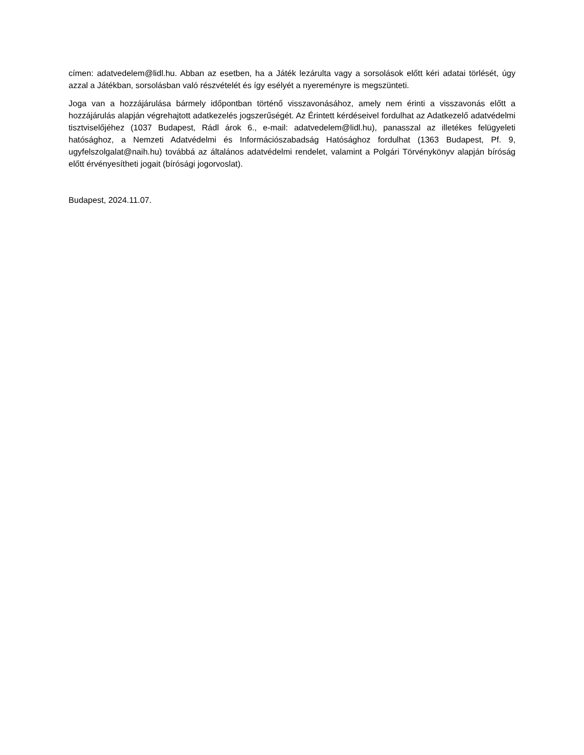címen: adatvedelem@lidl.hu. Abban az esetben, ha a Játék lezárulta vagy a sorsolások előtt kéri adatai törlését, úgy azzal a Játékban, sorsolásban való részvételét és így esélyét a nyereményre is megszünteti.
Joga van a hozzájárulása bármely időpontban történő visszavonásához, amely nem érinti a visszavonás előtt a hozzájárulás alapján végrehajtott adatkezelés jogszerűségét. Az Érintett kérdéseivel fordulhat az Adatkezelő adatvédelmi tisztviselőjéhez (1037 Budapest, Rádl árok 6., e-mail: adatvedelem@lidl.hu), panasszal az illetékes felügyeleti hatósághoz, a Nemzeti Adatvédelmi és Információszabadság Hatósághoz fordulhat (1363 Budapest, Pf. 9, ugyfelszolgalat@naih.hu) továbbá az általános adatvédelmi rendelet, valamint a Polgári Törvénykönyv alapján bíróság előtt érvényesítheti jogait (bírósági jogorvoslat).
Budapest, 2024.11.07.